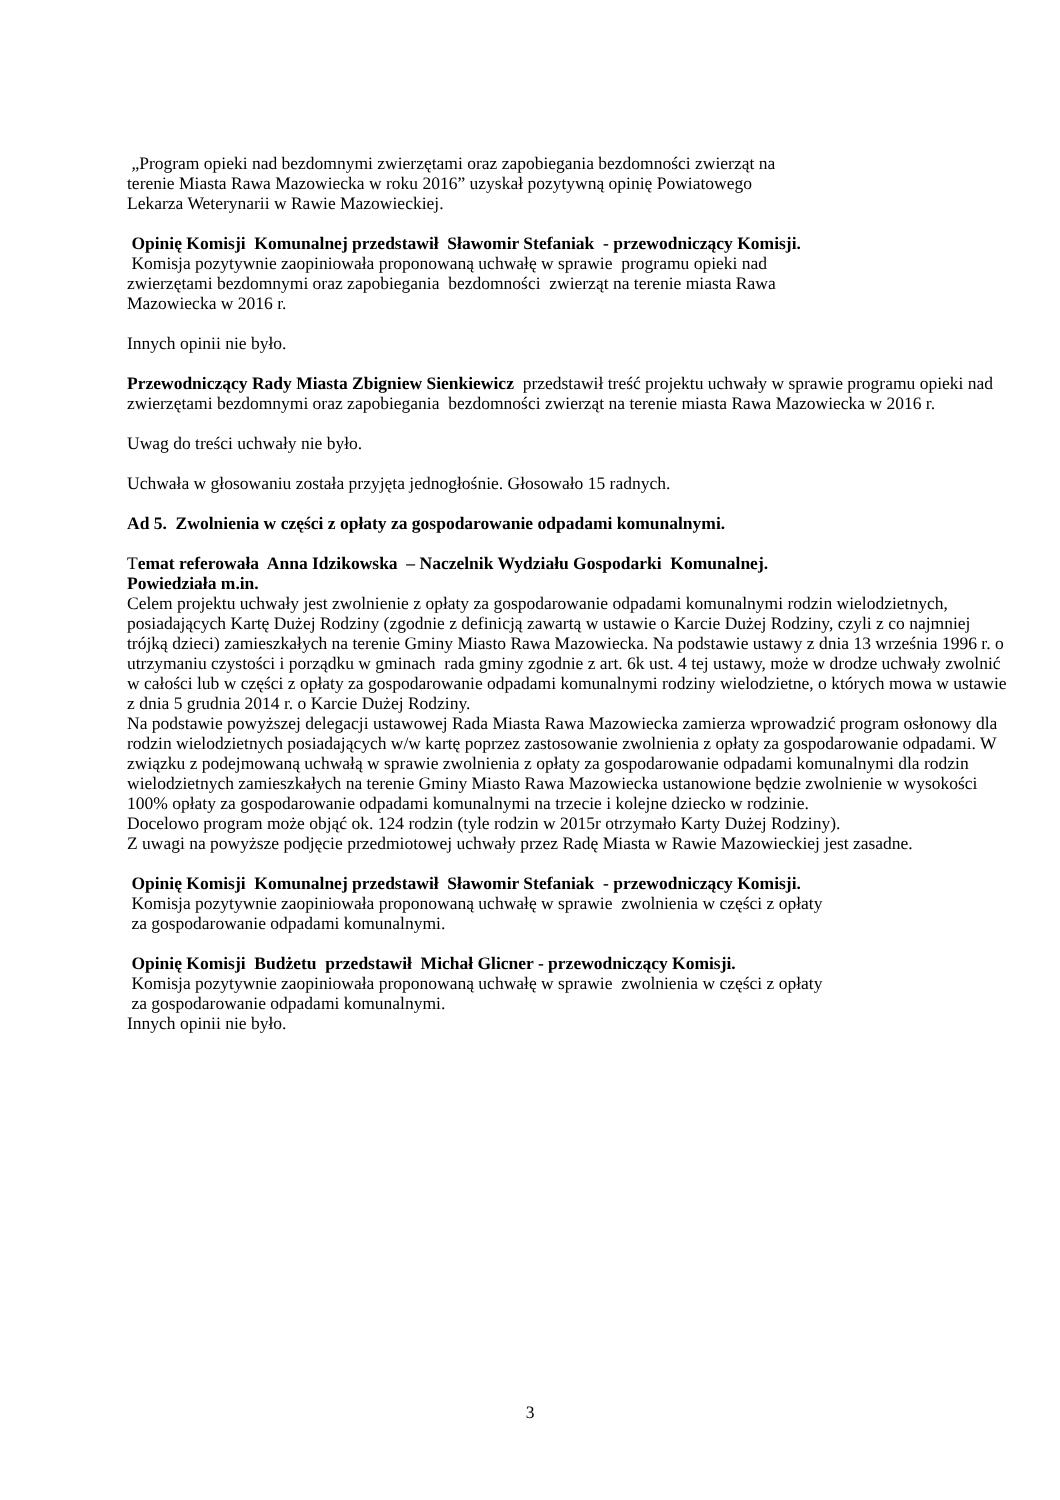„Program opieki nad bezdomnymi zwierzętami oraz zapobiegania bezdomności zwierząt na
terenie Miasta Rawa Mazowiecka w roku 2016” uzyskał pozytywną opinię Powiatowego
Lekarza Weterynarii w Rawie Mazowieckiej.
Opinię Komisji Komunalnej przedstawił Sławomir Stefaniak - przewodniczący Komisji.
Komisja pozytywnie zaopiniowała proponowaną uchwałę w sprawie programu opieki nad
zwierzętami bezdomnymi oraz zapobiegania bezdomności zwierząt na terenie miasta Rawa
Mazowiecka w 2016 r.
Innych opinii nie było.
Przewodniczący Rady Miasta Zbigniew Sienkiewicz przedstawił treść projektu uchwały w sprawie programu opieki nad zwierzętami bezdomnymi oraz zapobiegania bezdomności zwierząt na terenie miasta Rawa Mazowiecka w 2016 r.
Uwag do treści uchwały nie było.
Uchwała w głosowaniu została przyjęta jednogłośnie. Głosowało 15 radnych.
Ad 5. Zwolnienia w części z opłaty za gospodarowanie odpadami komunalnymi.
Temat referowała Anna Idzikowska – Naczelnik Wydziału Gospodarki Komunalnej.
Powiedziała m.in.
Celem projektu uchwały jest zwolnienie z opłaty za gospodarowanie odpadami komunalnymi rodzin wielodzietnych, posiadających Kartę Dużej Rodziny (zgodnie z definicją zawartą w ustawie o Karcie Dużej Rodziny, czyli z co najmniej trójką dzieci) zamieszkałych na terenie Gminy Miasto Rawa Mazowiecka. Na podstawie ustawy z dnia 13 września 1996 r. o utrzymaniu czystości i porządku w gminach rada gminy zgodnie z art. 6k ust. 4 tej ustawy, może w drodze uchwały zwolnić w całości lub w części z opłaty za gospodarowanie odpadami komunalnymi rodziny wielodzietne, o których mowa w ustawie z dnia 5 grudnia 2014 r. o Karcie Dużej Rodziny.
Na podstawie powyższej delegacji ustawowej Rada Miasta Rawa Mazowiecka zamierza wprowadzić program osłonowy dla rodzin wielodzietnych posiadających w/w kartę poprzez zastosowanie zwolnienia z opłaty za gospodarowanie odpadami. W związku z podejmowaną uchwałą w sprawie zwolnienia z opłaty za gospodarowanie odpadami komunalnymi dla rodzin wielodzietnych zamieszkałych na terenie Gminy Miasto Rawa Mazowiecka ustanowione będzie zwolnienie w wysokości 100% opłaty za gospodarowanie odpadami komunalnymi na trzecie i kolejne dziecko w rodzinie.
Docelowo program może objąć ok. 124 rodzin (tyle rodzin w 2015r otrzymało Karty Dużej Rodziny).
Z uwagi na powyższe podjęcie przedmiotowej uchwały przez Radę Miasta w Rawie Mazowieckiej jest zasadne.
Opinię Komisji Komunalnej przedstawił Sławomir Stefaniak - przewodniczący Komisji.
Komisja pozytywnie zaopiniowała proponowaną uchwałę w sprawie zwolnienia w części z opłaty
za gospodarowanie odpadami komunalnymi.
Opinię Komisji Budżetu przedstawił Michał Glicner - przewodniczący Komisji.
Komisja pozytywnie zaopiniowała proponowaną uchwałę w sprawie zwolnienia w części z opłaty
za gospodarowanie odpadami komunalnymi.
Innych opinii nie było.
3